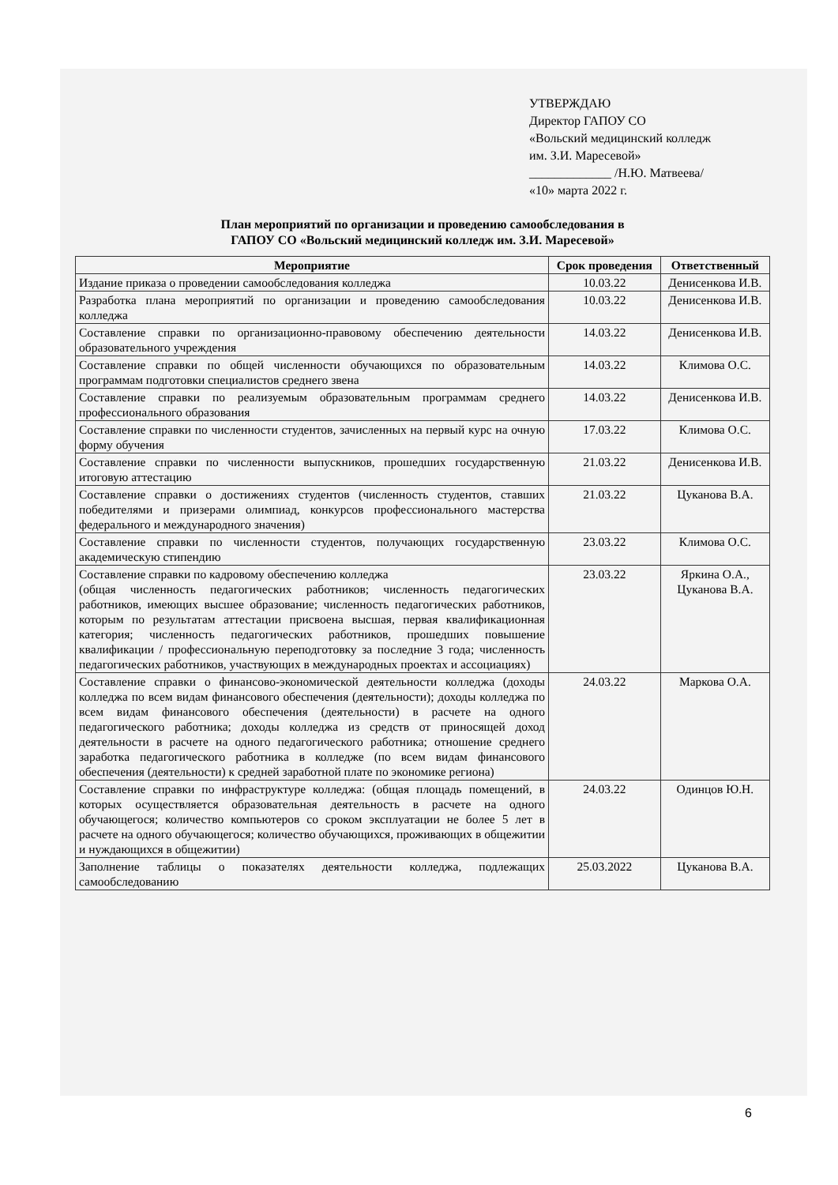УТВЕРЖДАЮ
Директор ГАПОУ СО
«Вольский медицинский колледж
им. З.И. Маресевой»
_____________ /Н.Ю. Матвеева/
«10» марта 2022 г.
План мероприятий по организации и проведению самообследования в
ГАПОУ СО «Вольский медицинский колледж им. З.И. Маресевой»
| Мероприятие | Срок проведения | Ответственный |
| --- | --- | --- |
| Издание приказа о проведении самообследования колледжа | 10.03.22 | Денисенкова И.В. |
| Разработка плана мероприятий по организации и проведению самообследования колледжа | 10.03.22 | Денисенкова И.В. |
| Составление справки по организационно-правовому обеспечению деятельности образовательного учреждения | 14.03.22 | Денисенкова И.В. |
| Составление справки по общей численности обучающихся по образовательным программам подготовки специалистов среднего звена | 14.03.22 | Климова О.С. |
| Составление справки по реализуемым образовательным программам среднего профессионального образования | 14.03.22 | Денисенкова И.В. |
| Составление справки по численности студентов, зачисленных на первый курс на очную форму обучения | 17.03.22 | Климова О.С. |
| Составление справки по численности выпускников, прошедших государственную итоговую аттестацию | 21.03.22 | Денисенкова И.В. |
| Составление справки о достижениях студентов (численность студентов, ставших победителями и призерами олимпиад, конкурсов профессионального мастерства федерального и международного значения) | 21.03.22 | Цуканова В.А. |
| Составление справки по численности студентов, получающих государственную академическую стипендию | 23.03.22 | Климова О.С. |
| Составление справки по кадровому обеспечению колледжа (общая численность педагогических работников; численность педагогических работников, имеющих высшее образование; численность педагогических работников, которым по результатам аттестации присвоена высшая, первая квалификационная категория; численность педагогических работников, прошедших повышение квалификации / профессиональную переподготовку за последние 3 года; численность педагогических работников, участвующих в международных проектах и ассоциациях) | 23.03.22 | Яркина О.А., Цуканова В.А. |
| Составление справки о финансово-экономической деятельности колледжа (доходы колледжа по всем видам финансового обеспечения (деятельности); доходы колледжа по всем видам финансового обеспечения (деятельности) в расчете на одного педагогического работника; доходы колледжа из средств от приносящей доход деятельности в расчете на одного педагогического работника; отношение среднего заработка педагогического работника в колледже (по всем видам финансового обеспечения (деятельности) к средней заработной плате по экономике региона) | 24.03.22 | Маркова О.А. |
| Составление справки по инфраструктуре колледжа: (общая площадь помещений, в которых осуществляется образовательная деятельность в расчете на одного обучающегося; количество компьютеров со сроком эксплуатации не более 5 лет в расчете на одного обучающегося; количество обучающихся, проживающих в общежитии и нуждающихся в общежитии) | 24.03.22 | Одинцов Ю.Н. |
| Заполнение таблицы о показателях деятельности колледжа, подлежащих самообследованию | 25.03.2022 | Цуканова В.А. |
6